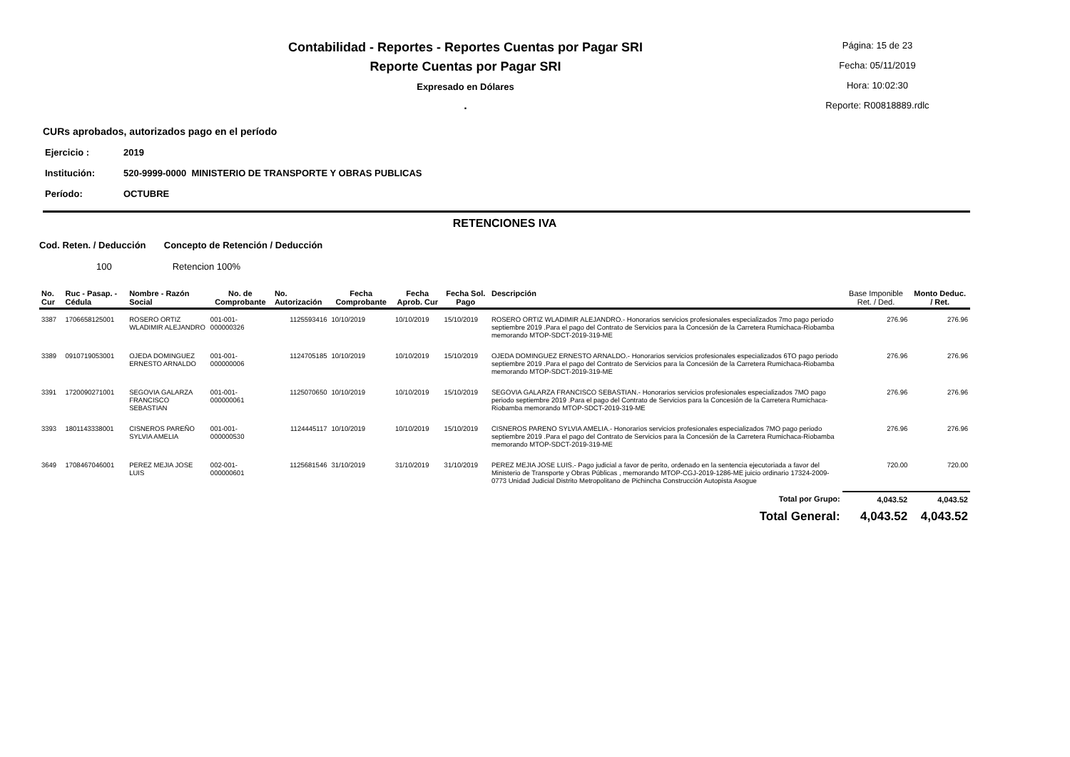Contabilidad - Reportes - Reportes Cuentas por Pagar SRI
Reporte Cuentas por Pagar SRI
Expresado en Dólares
.
Página: 15 de 23
Fecha: 05/11/2019
Hora: 10:02:30
Reporte: R00818889.rdlc
CURs aprobados, autorizados pago en el período
Ejercicio : 2019
Institución: 520-9999-0000 MINISTERIO DE TRANSPORTE Y OBRAS PUBLICAS
Período: OCTUBRE
RETENCIONES IVA
Cod. Reten. / Deducción Concepto de Retención / Deducción
100 Retencion 100%
| No. Cur | Ruc - Pasap. - Cédula | Nombre - Razón Social | No. de Comprobante | No. Autorización | Fecha Comprobante | Fecha Aprob. Cur | Fecha Sol. Pago | Descripción | Base Imponible Ret. / Ded. | Monto Deduc. / Ret. |
| --- | --- | --- | --- | --- | --- | --- | --- | --- | --- | --- |
| 3387 | 1706658125001 | ROSERO ORTIZ WLADIMIR ALEJANDRO | 001-001-000000326 | 1125593416 | 10/10/2019 | 10/10/2019 | 15/10/2019 | ROSERO ORTIZ WLADIMIR ALEJANDRO.- Honorarios servicios profesionales especializados 7mo pago periodo septiembre 2019 .Para el pago del Contrato de Servicios para la Concesión de la Carretera Rumichaca-Riobamba memorando MTOP-SDCT-2019-319-ME | 276.96 | 276.96 |
| 3389 | 0910719053001 | OJEDA DOMINGUEZ ERNESTO ARNALDO | 001-001-000000006 | 1124705185 | 10/10/2019 | 10/10/2019 | 15/10/2019 | OJEDA DOMINGUEZ ERNESTO ARNALDO.- Honorarios servicios profesionales especializados 6TO pago periodo septiembre 2019 .Para el pago del Contrato de Servicios para la Concesión de la Carretera Rumichaca-Riobamba memorando MTOP-SDCT-2019-319-ME | 276.96 | 276.96 |
| 3391 | 1720090271001 | SEGOVIA GALARZA FRANCISCO SEBASTIAN | 001-001-000000061 | 1125070650 | 10/10/2019 | 10/10/2019 | 15/10/2019 | SEGOVIA GALARZA FRANCISCO SEBASTIAN.- Honorarios servicios profesionales especializados 7MO pago periodo septiembre 2019 .Para el pago del Contrato de Servicios para la Concesión de la Carretera Rumichaca-Riobamba memorando MTOP-SDCT-2019-319-ME | 276.96 | 276.96 |
| 3393 | 1801143338001 | CISNEROS PAREÑO SYLVIA AMELIA | 001-001-000000530 | 1124445117 | 10/10/2019 | 10/10/2019 | 15/10/2019 | CISNEROS PARENO SYLVIA AMELIA.- Honorarios servicios profesionales especializados 7MO pago periodo septiembre 2019 .Para el pago del Contrato de Servicios para la Concesión de la Carretera Rumichaca-Riobamba memorando MTOP-SDCT-2019-319-ME | 276.96 | 276.96 |
| 3649 | 1708467046001 | PEREZ MEJIA JOSE LUIS | 002-001-000000601 | 1125681546 | 31/10/2019 | 31/10/2019 | 31/10/2019 | PEREZ MEJIA JOSE LUIS.- Pago judicial a favor de perito, ordenado en la sentencia ejecutoriada a favor del Ministerio de Transporte y Obras Públicas , memorando MTOP-CGJ-2019-1286-ME juicio ordinario 17324-2009-0773 Unidad Judicial Distrito Metropolitano de Pichincha Construcción Autopista Asogue | 720.00 | 720.00 |
| Total por Grupo: | | | | | | | | | 4,043.52 | 4,043.52 |
| Total General: | | | | | | | | | 4,043.52 | 4,043.52 |